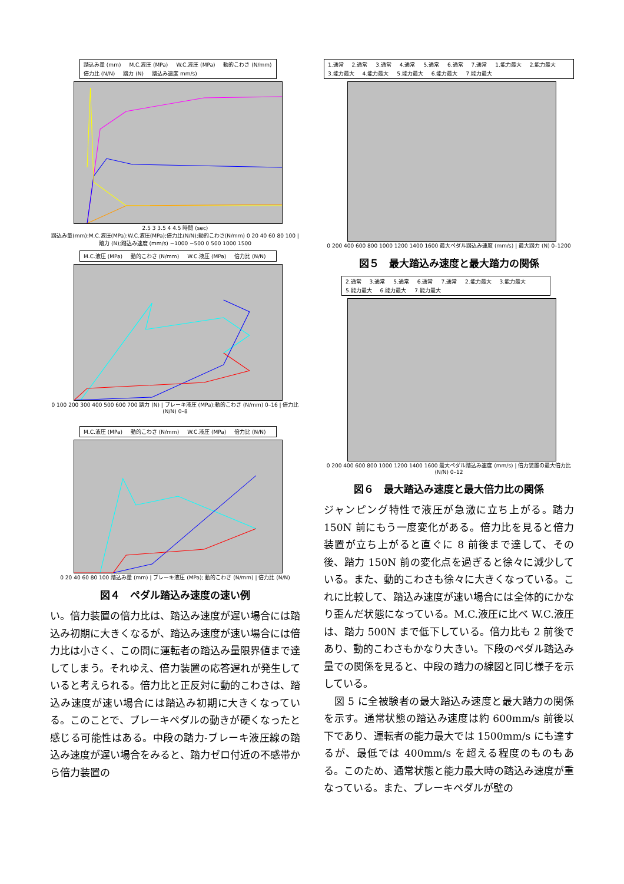踏込み量 (mm) M.C.液圧 (MPa) W.C.液圧 (MPa) 動的こわさ (N/mm) 倍力比 (N/N) 踏力 (N) 踏込み速度 mm/s)
2.5 3 3.5 4 4.5 時間 (sec)
踏込み量(mm):M.C.液圧(MPa):W.C.液圧(MPa);倍力比(N/N);動的こわさ(N/mm) 0 20 40 60 80 100 | 踏力 (N);踏込み速度 (mm/s) −1000 −500 0 500 1000 1500
M.C.液圧 (MPa) 動的こわさ (N/mm) W.C.液圧 (MPa) 倍力比 (N/N)
0 100 200 300 400 500 600 700 踏力 (N) | ブレーキ液圧 (MPa);動的こわさ (N/mm) 0–16 | 倍力比 (N/N) 0–8
M.C.液圧 (MPa) 動的こわさ (N/mm) W.C.液圧 (MPa) 倍力比 (N/N)
0 20 40 60 80 100 踏込み量 (mm) | ブレーキ液圧 (MPa); 動的こわさ (N/mm) | 倍力比 (N/N)
図４　ペダル踏込み速度の速い例
い。倍力装置の倍力比は、踏込み速度が遅い場合には踏込み初期に大きくなるが、踏込み速度が速い場合には倍力比は小さく、この間に運転者の踏込み量限界値まで達してしまう。それゆえ、倍力装置の応答遅れが発生していると考えられる。倍力比と正反対に動的こわさは、踏込み速度が速い場合には踏込み初期に大きくなっている。このことで、ブレーキペダルの動きが硬くなったと感じる可能性はある。中段の踏力-ブレーキ液圧線の踏込み速度が遅い場合をみると、踏力ゼロ付近の不感帯から倍力装置の
1.通常 2.通常 3.通常 4.通常 5.通常 6.通常 7.通常 1.能力最大 2.能力最大 3.能力最大 4.能力最大 5.能力最大 6.能力最大 7.能力最大
0 200 400 600 800 1000 1200 1400 1600 最大ペダル踏込み速度 (mm/s) | 最大踏力 (N) 0–1200
図５　最大踏込み速度と最大踏力の関係
2.通常 3.通常 5.通常 6.通常 7.通常 2.能力最大 3.能力最大 5.能力最大 6.能力最大 7.能力最大
0 200 400 600 800 1000 1200 1400 1600 最大ペダル踏込み速度 (mm/s) | 倍力装置の最大倍力比 (N/N) 0–12
図６　最大踏込み速度と最大倍力比の関係
ジャンピング特性で液圧が急激に立ち上がる。踏力150N 前にもう一度変化がある。倍力比を見ると倍力装置が立ち上がると直ぐに 8 前後まで達して、その後、踏力 150N 前の変化点を過ぎると徐々に減少している。また、動的こわさも徐々に大きくなっている。これに比較して、踏込み速度が速い場合には全体的にかなり歪んだ状態になっている。M.C.液圧に比べ W.C.液圧は、踏力 500N まで低下している。倍力比も 2 前後であり、動的こわさもかなり大きい。下段のペダル踏込み量での関係を見ると、中段の踏力の線図と同じ様子を示している。
　図 5 に全被験者の最大踏込み速度と最大踏力の関係を示す。通常状態の踏込み速度は約 600mm/s 前後以下であり、運転者の能力最大では 1500mm/s にも達するが、最低では 400mm/s を超える程度のものもある。このため、通常状態と能力最大時の踏込み速度が重なっている。また、ブレーキペダルが壁の